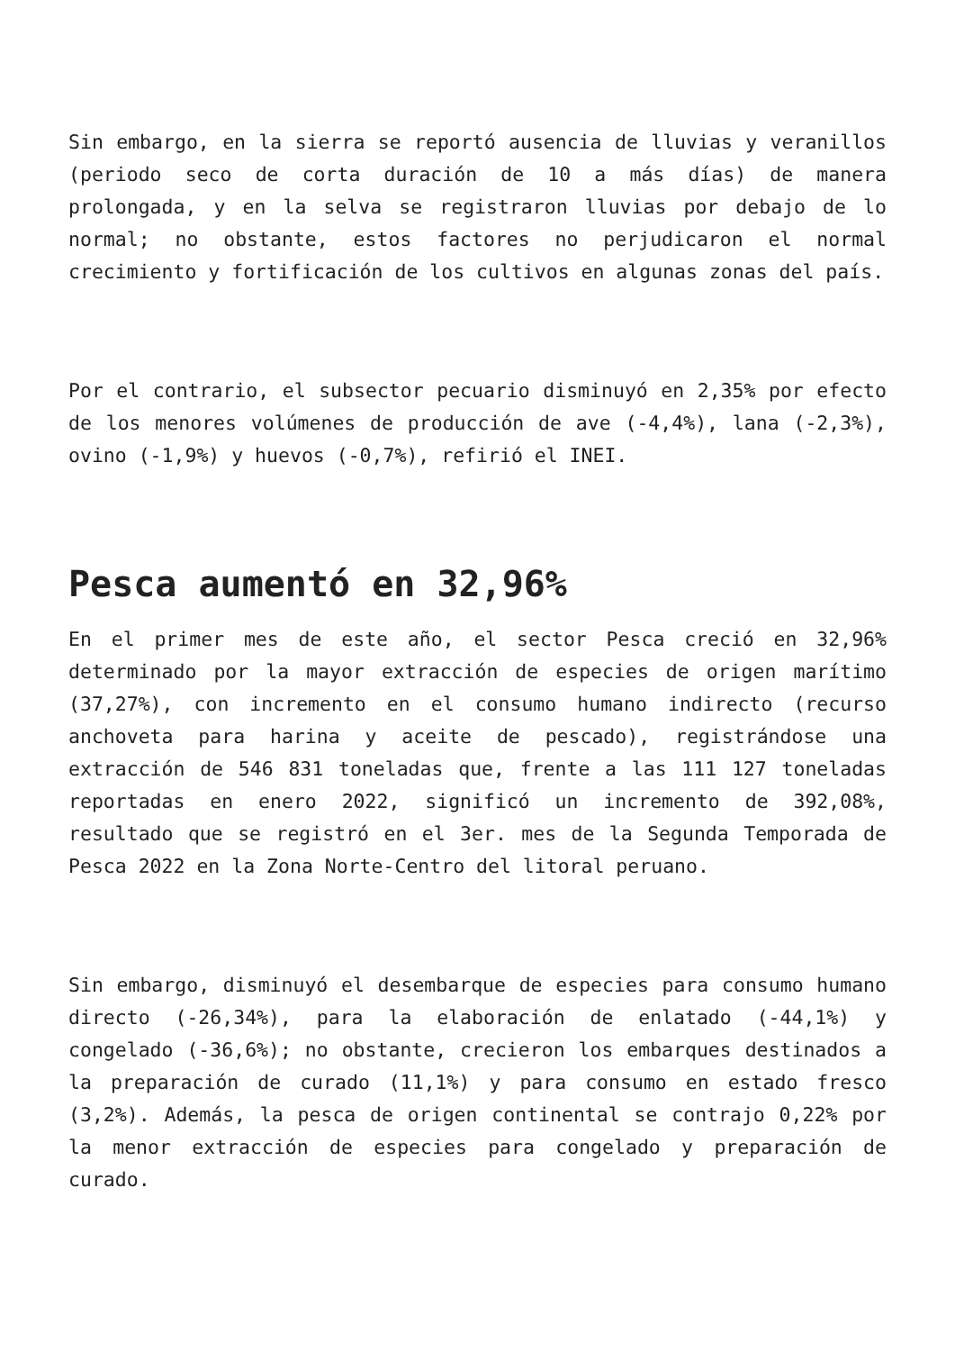Sin embargo, en la sierra se reportó ausencia de lluvias y veranillos (periodo seco de corta duración de 10 a más días) de manera prolongada, y en la selva se registraron lluvias por debajo de lo normal; no obstante, estos factores no perjudicaron el normal crecimiento y fortificación de los cultivos en algunas zonas del país.
Por el contrario, el subsector pecuario disminuyó en 2,35% por efecto de los menores volúmenes de producción de ave (-4,4%), lana (-2,3%), ovino (-1,9%) y huevos (-0,7%), refirió el INEI.
Pesca aumentó en 32,96%
En el primer mes de este año, el sector Pesca creció en 32,96% determinado por la mayor extracción de especies de origen marítimo (37,27%), con incremento en el consumo humano indirecto (recurso anchoveta para harina y aceite de pescado), registrándose una extracción de 546 831 toneladas que, frente a las 111 127 toneladas reportadas en enero 2022, significó un incremento de 392,08%, resultado que se registró en el 3er. mes de la Segunda Temporada de Pesca 2022 en la Zona Norte-Centro del litoral peruano.
Sin embargo, disminuyó el desembarque de especies para consumo humano directo (-26,34%), para la elaboración de enlatado (-44,1%) y congelado (-36,6%); no obstante, crecieron los embarques destinados a la preparación de curado (11,1%) y para consumo en estado fresco (3,2%). Además, la pesca de origen continental se contrajo 0,22% por la menor extracción de especies para congelado y preparación de curado.